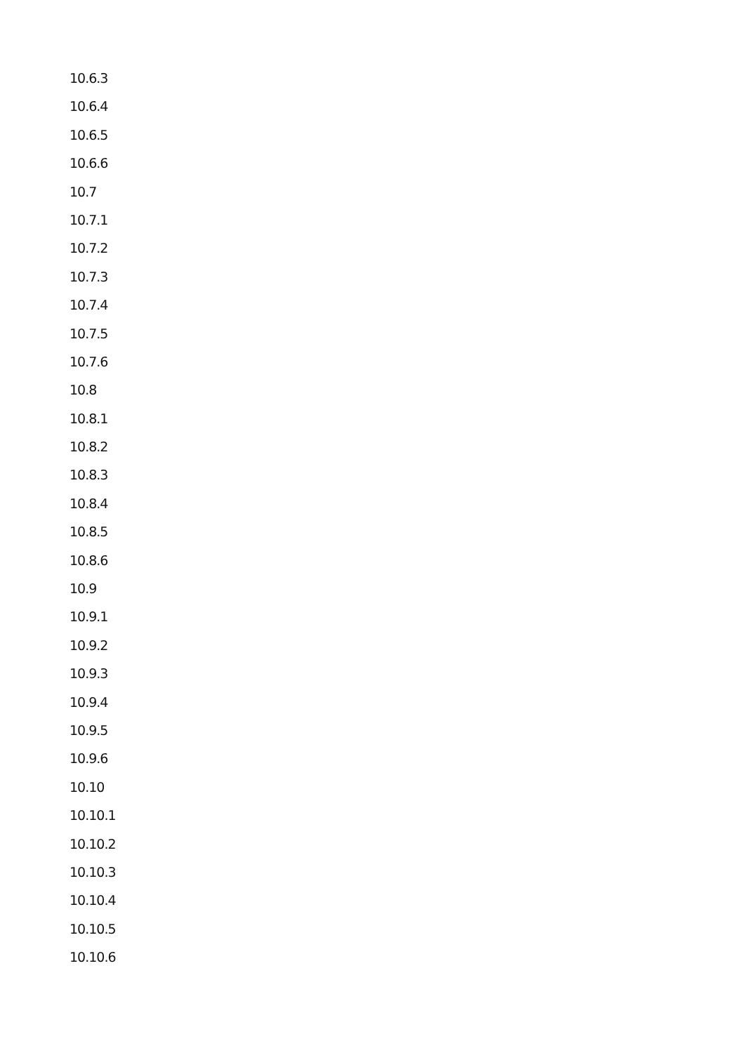10.6.3
10.6.4
10.6.5
10.6.6
10.7
10.7.1
10.7.2
10.7.3
10.7.4
10.7.5
10.7.6
10.8
10.8.1
10.8.2
10.8.3
10.8.4
10.8.5
10.8.6
10.9
10.9.1
10.9.2
10.9.3
10.9.4
10.9.5
10.9.6
10.10
10.10.1
10.10.2
10.10.3
10.10.4
10.10.5
10.10.6